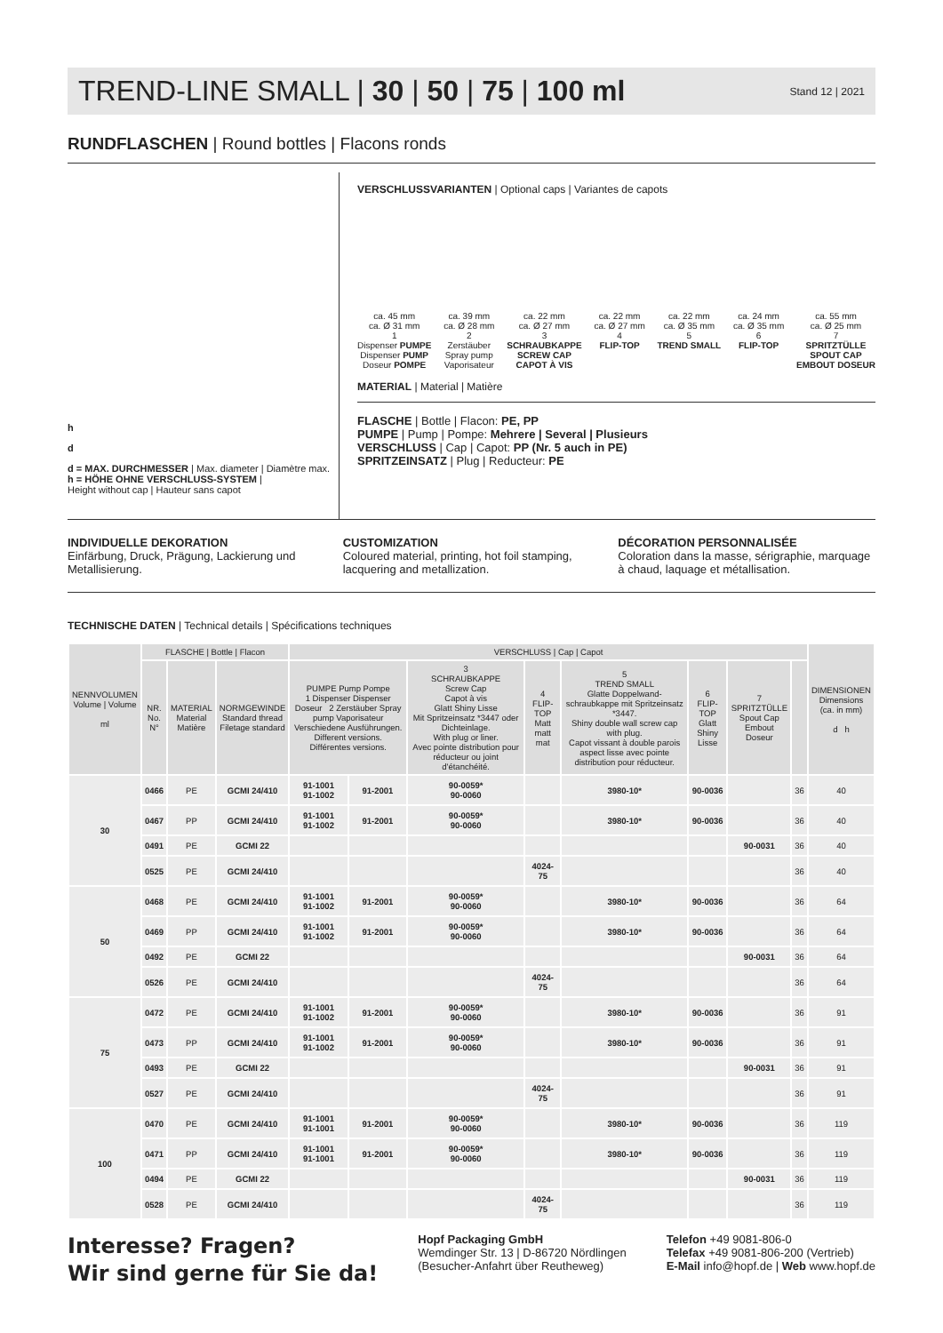TREND-LINE SMALL | 30 | 50 | 75 | 100 ml
Stand 12 | 2021
RUNDFLASCHEN | Round bottles | Flacons ronds
h
d
d = MAX. DURCHMESSER | Max. diameter | Diamètre max.
h = HÖHE OHNE VERSCHLUSS-SYSTEM |
Height without cap | Hauteur sans capot
VERSCHLUSSVARIANTEN | Optional caps | Variantes de capots
ca. 45 mm
ca. Ø 31 mm
1
Dispenser PUMPE
Dispenser PUMP
Doseur POMPE
ca. 39 mm
ca. Ø 28 mm
2
Zerstäuber
Spray pump
Vaporisateur
ca. 22 mm
ca. Ø 27 mm
3
SCHRAUBKAPPE
SCREW CAP
CAPOT À VIS
ca. 22 mm
ca. Ø 27 mm
4
FLIP-TOP
ca. 22 mm
ca. Ø 35 mm
5
TREND SMALL
ca. 24 mm
ca. Ø 35 mm
6
FLIP-TOP
ca. 55 mm
ca. Ø 25 mm
7
SPRITZTÜLLE
SPOUT CAP
EMBOUT DOSEUR
MATERIAL | Material | Matière
FLASCHE | Bottle | Flacon: PE, PP
PUMPE | Pump | Pompe: Mehrere | Several | Plusieurs
VERSCHLUSS | Cap | Capot: PP (Nr. 5 auch in PE)
SPRITZEINSATZ | Plug | Reducteur: PE
INDIVIDUELLE DEKORATION
Einfärbung, Druck, Prägung, Lackierung und Metallisierung.
CUSTOMIZATION
Coloured material, printing, hot foil stamping, lacquering and metallization.
DÉCORATION PERSONNALISÉE
Coloration dans la masse, sérigraphie, marquage à chaud, laquage et métallisation.
TECHNISCHE DATEN | Technical details | Spécifications techniques
| NENNVOLUMEN Volume / Volume ml | FLASCHE / Bottle / Flacon | | | VERSCHLUSS / Cap / Capot | | | | | | | | DIMENSIONEN Dimensions (ca. in mm) d h |
| --- | --- | --- | --- | --- | --- | --- | --- | --- | --- | --- | --- | --- |
| | NR. No. N° | MATERIAL Material Matière | NORMGEWINDE Standard thread Filetage standard | PUMPE Pump Pompe 1 Dispenser Dispenser Doseur 2 Zerstäuber Spray pump Vaporisateur Verschiedene Ausführungen. Different versions. Différentes versions. | | 3 SCHRAUBKAPPE Screw Cap Capot à vis Glatt Shiny Lisse Mit Spritzeinsatz *3447 oder Dichteinlage. With plug or liner. Avec pointe distribution pour réducteur ou joint d'étanchéité. | 4 FLIP-TOP Matt matt mat | 5 TREND SMALL Glatte Doppelwand-schraubkappe mit Spritzeinsatz *3447. Shiny double wall screw cap with plug. Capot vissant à double parois aspect lisse avec pointe distribution pour réducteur. | 6 FLIP-TOP Glatt Shiny Lisse | 7 SPRITZTÜLLE Spout Cap Embout Doseur | | |
| 30 | 0466 | PE | GCMI 24/410 | 91-1001 91-1002 | 91-2001 | 90-0059* 90-0060 | | 3980-10* | 90-0036 | | 36 | 40 |
| | 0467 | PP | GCMI 24/410 | 91-1001 91-1002 | 91-2001 | 90-0059* 90-0060 | | 3980-10* | 90-0036 | | 36 | 40 |
| | 0491 | PE | GCMI 22 | | | | | | | 90-0031 | 36 | 40 |
| | 0525 | PE | GCMI 24/410 | | | | 4024-75 | | | | 36 | 40 |
| 50 | 0468 | PE | GCMI 24/410 | 91-1001 91-1002 | 91-2001 | 90-0059* 90-0060 | | 3980-10* | 90-0036 | | 36 | 64 |
| | 0469 | PP | GCMI 24/410 | 91-1001 91-1002 | 91-2001 | 90-0059* 90-0060 | | 3980-10* | 90-0036 | | 36 | 64 |
| | 0492 | PE | GCMI 22 | | | | | | | 90-0031 | 36 | 64 |
| | 0526 | PE | GCMI 24/410 | | | | 4024-75 | | | | 36 | 64 |
| 75 | 0472 | PE | GCMI 24/410 | 91-1001 91-1002 | 91-2001 | 90-0059* 90-0060 | | 3980-10* | 90-0036 | | 36 | 91 |
| | 0473 | PP | GCMI 24/410 | 91-1001 91-1002 | 91-2001 | 90-0059* 90-0060 | | 3980-10* | 90-0036 | | 36 | 91 |
| | 0493 | PE | GCMI 22 | | | | | | | 90-0031 | 36 | 91 |
| | 0527 | PE | GCMI 24/410 | | | | 4024-75 | | | | 36 | 91 |
| 100 | 0470 | PE | GCMI 24/410 | 91-1001 91-1001 | 91-2001 | 90-0059* 90-0060 | | 3980-10* | 90-0036 | | 36 | 119 |
| | 0471 | PP | GCMI 24/410 | 91-1001 91-1001 | 91-2001 | 90-0059* 90-0060 | | 3980-10* | 90-0036 | | 36 | 119 |
| | 0494 | PE | GCMI 22 | | | | | | | 90-0031 | 36 | 119 |
| | 0528 | PE | GCMI 24/410 | | | | 4024-75 | | | | 36 | 119 |
Interesse? Fragen?
Wir sind gerne für Sie da!
Hopf Packaging GmbH
Wemdinger Str. 13 | D-86720 Nördlingen
(Besucher-Anfahrt über Reutheweg)
Telefon +49 9081-806-0
Telefax +49 9081-806-200 (Vertrieb)
E-Mail info@hopf.de | Web www.hopf.de